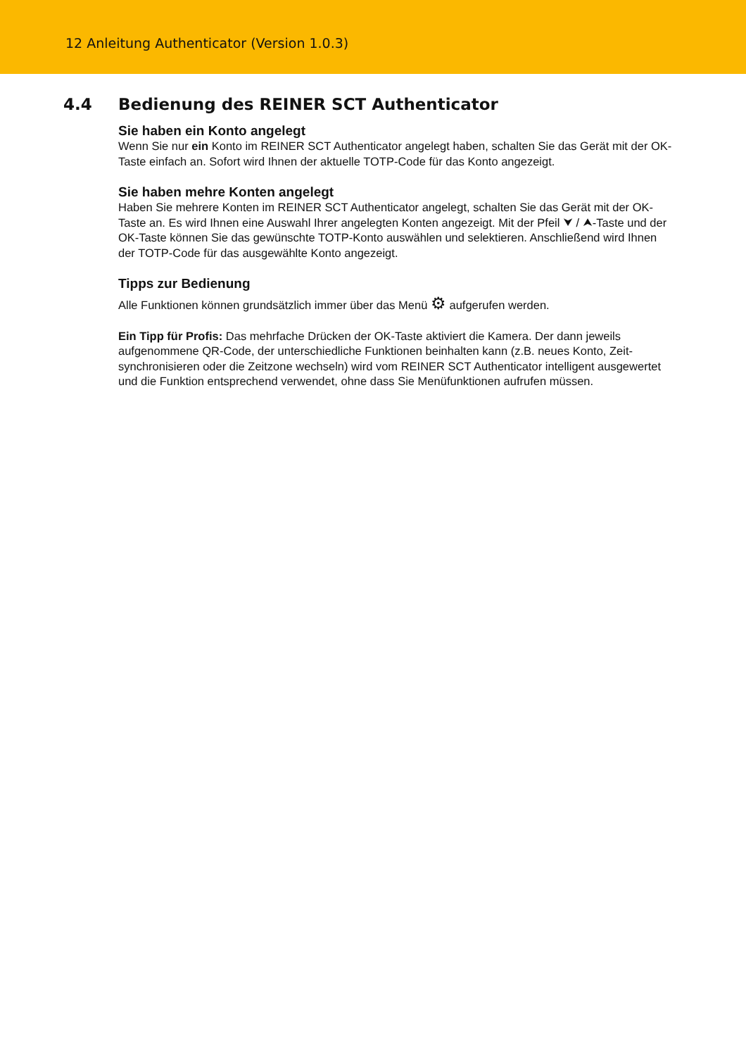12 Anleitung Authenticator (Version 1.0.3)
4.4 Bedienung des REINER SCT Authenticator
Sie haben ein Konto angelegt
Wenn Sie nur ein Konto im REINER SCT Authenticator angelegt haben, schalten Sie das Gerät mit der OK-Taste einfach an. Sofort wird Ihnen der aktuelle TOTP-Code für das Konto angezeigt.
Sie haben mehre Konten angelegt
Haben Sie mehrere Konten im REINER SCT Authenticator angelegt, schalten Sie das Gerät mit der OK-Taste an. Es wird Ihnen eine Auswahl Ihrer angelegten Konten angezeigt. Mit der Pfeil ⮟ / ⮝-Taste und der OK-Taste können Sie das gewünschte TOTP-Konto auswählen und selektieren. Anschließend wird Ihnen der TOTP-Code für das ausgewählte Konto angezeigt.
Tipps zur Bedienung
Alle Funktionen können grundsätzlich immer über das Menü ⚙ aufgerufen werden.
Ein Tipp für Profis: Das mehrfache Drücken der OK-Taste aktiviert die Kamera. Der dann jeweils aufgenommene QR-Code, der unterschiedliche Funktionen beinhalten kann (z.B. neues Konto, Zeit-synchronisieren oder die Zeitzone wechseln) wird vom REINER SCT Authenticator intelligent ausgewertet und die Funktion entsprechend verwendet, ohne dass Sie Menüfunktionen aufrufen müssen.